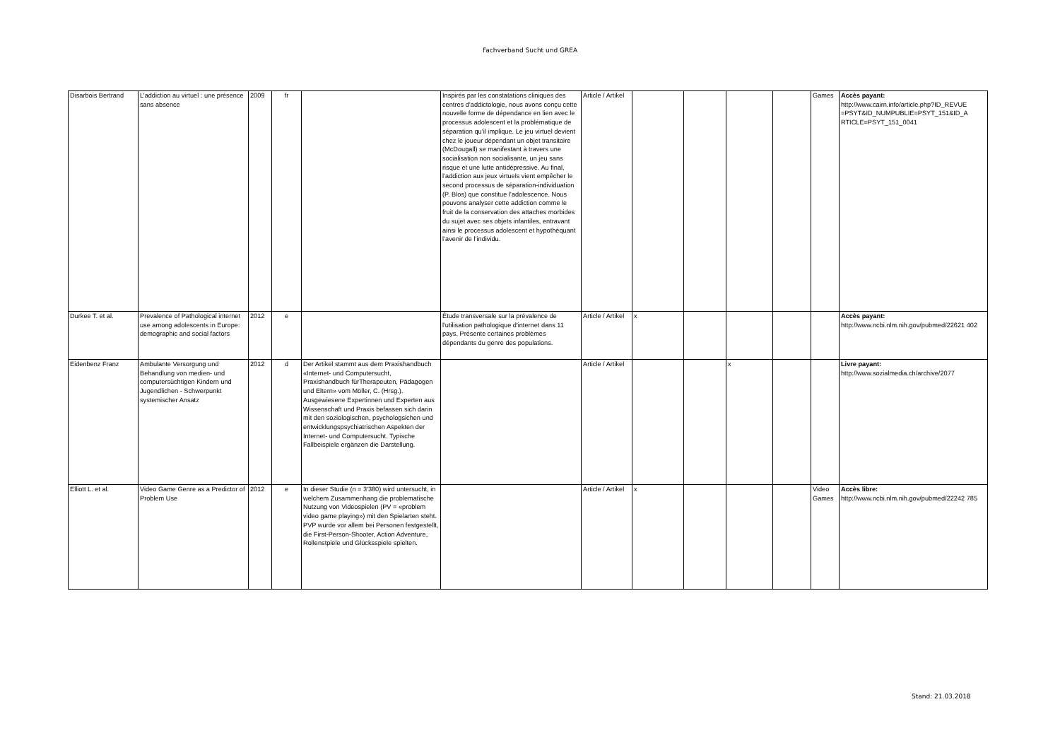Fachverband Sucht und GREA
| Disarbois Bertrand | L’addiction au virtuel : une présence sans absence | 2009 | fr | | Inspirés par les constatations cliniques des centres d’addictologie, nous avons conçu cette nouvelle forme de dépendance en lien avec le processus adolescent et la problématique de séparation qu’il implique. Le jeu virtuel devient chez le joueur dépendant un objet transitoire (McDougall) se manifestant à travers une socialisation non socialisante, un jeu sans risque et une lutte antidépressive. Au final, l’addiction aux jeux virtuels vient empêcher le second processus de séparation-individuation (P. Blos) que constitue l’adolescence. Nous pouvons analyser cette addiction comme le fruit de la conservation des attaches morbides du sujet avec ses objets infantiles, entravant ainsi le processus adolescent et hypothéquant l’avenir de l’individu. | Article / Artikel | | | | | Games | Accès payant: http://www.cairn.info/article.php?ID_REVUE =PSYT&ID_NUMPUBLIE=PSYT_151&ID_A RTICLE=PSYT_151_0041 |
| Durkee T. et al. | Prevalence of Pathological internet use among adolescents in Europe: demographic and social factors | 2012 | e | | Étude transversale sur la prévalence de l'utilisation pathologique d'internet dans 11 pays. Présente certaines problèmes dépendants du genre des populations. | Article / Artikel | x | | | | | Accès payant: http://www.ncbi.nlm.nih.gov/pubmed/22621 402 |
| Eidenbenz Franz | Ambulante Versorgung und Behandlung von medien- und computersüchtigen Kindern und Jugendlichen - Schwerpunkt systemischer Ansatz | 2012 | d | Der Artikel stammt aus dem Praxishandbuch «Internet- und Computersucht, Praxishandbuch fürTherapeuten, Pädagogen und Eltern» vom Möller, C. (Hrsg.). Ausgewiesene Expertinnen und Experten aus Wissenschaft und Praxis befassen sich darin mit den soziologischen, psychologsichen und entwicklungspsychiatrischen Aspekten der Internet- und Computersucht. Typische Fallbeispiele ergänzen die Darstellung. | | Article / Artikel | | | x | | | Livre payant: http://www.sozialmedia.ch/archive/2077 |
| Elliott L. et al. | Video Game Genre as a Predictor of Problem Use | 2012 | e | In dieser Studie (n = 3'380) wird untersucht, in welchem Zusammenhang die problematische Nutzung von Videospielen (PV = «problem video game playing») mit den Spielarten steht. PVP wurde vor allem bei Personen festgestellt, die First-Person-Shooter, Action Adventure, Rollenstpiele und Glücksspiele spielten. | | Article / Artikel | x | | | | Video Games | Accès libre: http://www.ncbi.nlm.nih.gov/pubmed/22242 785 |
Stand: 21.03.2018